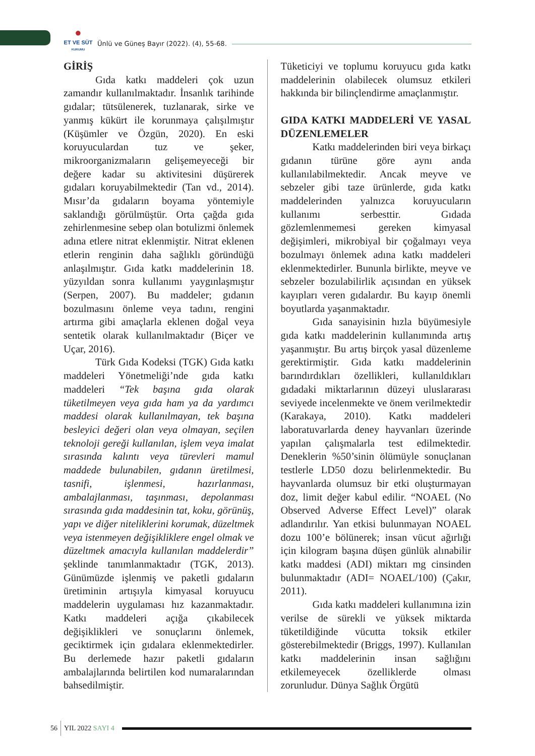●
ET VE SÜT
KURUMU
Ünlü ve Güneş Bayır (2022). (4), 55-68.
GİRİŞ
Gıda katkı maddeleri çok uzun zamandır kullanılmaktadır. İnsanlık tarihinde gıdalar; tütsülenerek, tuzlanarak, sirke ve yanmış kükürt ile korunmaya çalışılmıştır (Küşümler ve Özgün, 2020). En eski koruyuculardan tuz ve şeker, mikroorganizmaların gelişemeyeceği bir değere kadar su aktivitesini düşürerek gıdaları koruyabilmektedir (Tan vd., 2014). Mısır’da gıdaların boyama yöntemiyle saklandığı görülmüştür. Orta çağda gıda zehirlenmesine sebep olan botulizmi önlemek adına etlere nitrat eklenmiştir. Nitrat eklenen etlerin renginin daha sağlıklı göründüğü anlaşılmıştır. Gıda katkı maddelerinin 18. yüzyıldan sonra kullanımı yaygınlaşmıştır (Serpen, 2007). Bu maddeler; gıdanın bozulmasını önleme veya tadını, rengini artırma gibi amaçlarla eklenen doğal veya sentetik olarak kullanılmaktadır (Biçer ve Uçar, 2016).
Türk Gıda Kodeksi (TGK) Gıda katkı maddeleri Yönetmeliği’nde gıda katkı maddeleri “Tek başına gıda olarak tüketilmeyen veya gıda ham ya da yardımcı maddesi olarak kullanılmayan, tek başına besleyici değeri olan veya olmayan, seçilen teknoloji gereği kullanılan, işlem veya imalat sırasında kalıntı veya türevleri mamul maddede bulunabilen, gıdanın üretilmesi, tasnifi, işlenmesi, hazırlanması, ambalajlanması, taşınması, depolanması sırasında gıda maddesinin tat, koku, görünüş, yapı ve diğer niteliklerini korumak, düzeltmek veya istenmeyen değişikliklere engel olmak ve düzeltmek amacıyla kullanılan maddelerdir” şeklinde tanımlanmaktadır (TGK, 2013). Günümüzde işlenmiş ve paketli gıdaların üretiminin artışıyla kimyasal koruyucu maddelerin uygulaması hız kazanmaktadır. Katkı maddeleri açığa çıkabilecek değişiklikleri ve sonuçlarını önlemek, geciktirmek için gıdalara eklenmektedirler. Bu derlemede hazır paketli gıdaların ambalajlarında belirtilen kod numaralarından bahsedilmiştir.
Tüketiciyi ve toplumu koruyucu gıda katkı maddelerinin olabilecek olumsuz etkileri hakkında bir bilinçlendirme amaçlanmıştır.
GIDA KATKI MADDELERİ VE YASAL DÜZENLEMELER
Katkı maddelerinden biri veya birkaçı gıdanın türüne göre aynı anda kullanılabilmektedir. Ancak meyve ve sebzeler gibi taze ürünlerde, gıda katkı maddelerinden yalnızca koruyucuların kullanımı serbesttir. Gıdada gözlemlenmemesi gereken kimyasal değişimleri, mikrobiyal bir çoğalmayı veya bozulmayı önlemek adına katkı maddeleri eklenmektedirler. Bununla birlikte, meyve ve sebzeler bozulabilirlik açısından en yüksek kayıpları veren gıdalardır. Bu kayıp önemli boyutlarda yaşanmaktadır.
Gıda sanayisinin hızla büyümesiyle gıda katkı maddelerinin kullanımında artış yaşanmıştır. Bu artış birçok yasal düzenleme gerektirmiştir. Gıda katkı maddelerinin barındırdıkları özellikleri, kullanıldıkları gıdadaki miktarlarının düzeyi uluslararası seviyede incelenmekte ve önem verilmektedir (Karakaya, 2010). Katkı maddeleri laboratuvarlarda deney hayvanları üzerinde yapılan çalışmalarla test edilmektedir. Deneklerin %50’sinin ölümüyle sonuçlanan testlerle LD50 dozu belirlenmektedir. Bu hayvanlarda olumsuz bir etki oluşturmayan doz, limit değer kabul edilir. “NOAEL (No Observed Adverse Effect Level)” olarak adlandırılır. Yan etkisi bulunmayan NOAEL dozu 100’e bölünerek; insan vücut ağırlığı için kilogram başına düşen günlük alınabilir katkı maddesi (ADI) miktarı mg cinsinden bulunmaktadır (ADI= NOAEL/100) (Çakır, 2011).
Gıda katkı maddeleri kullanımına izin verilse de sürekli ve yüksek miktarda tüketildiğinde vücutta toksik etkiler gösterebilmektedir (Briggs, 1997). Kullanılan katkı maddelerinin insan sağlığını etkilemeyecek özelliklerde olması zorunludur. Dünya Sağlık Örgütü
56 YIL 2022 SAYI 4